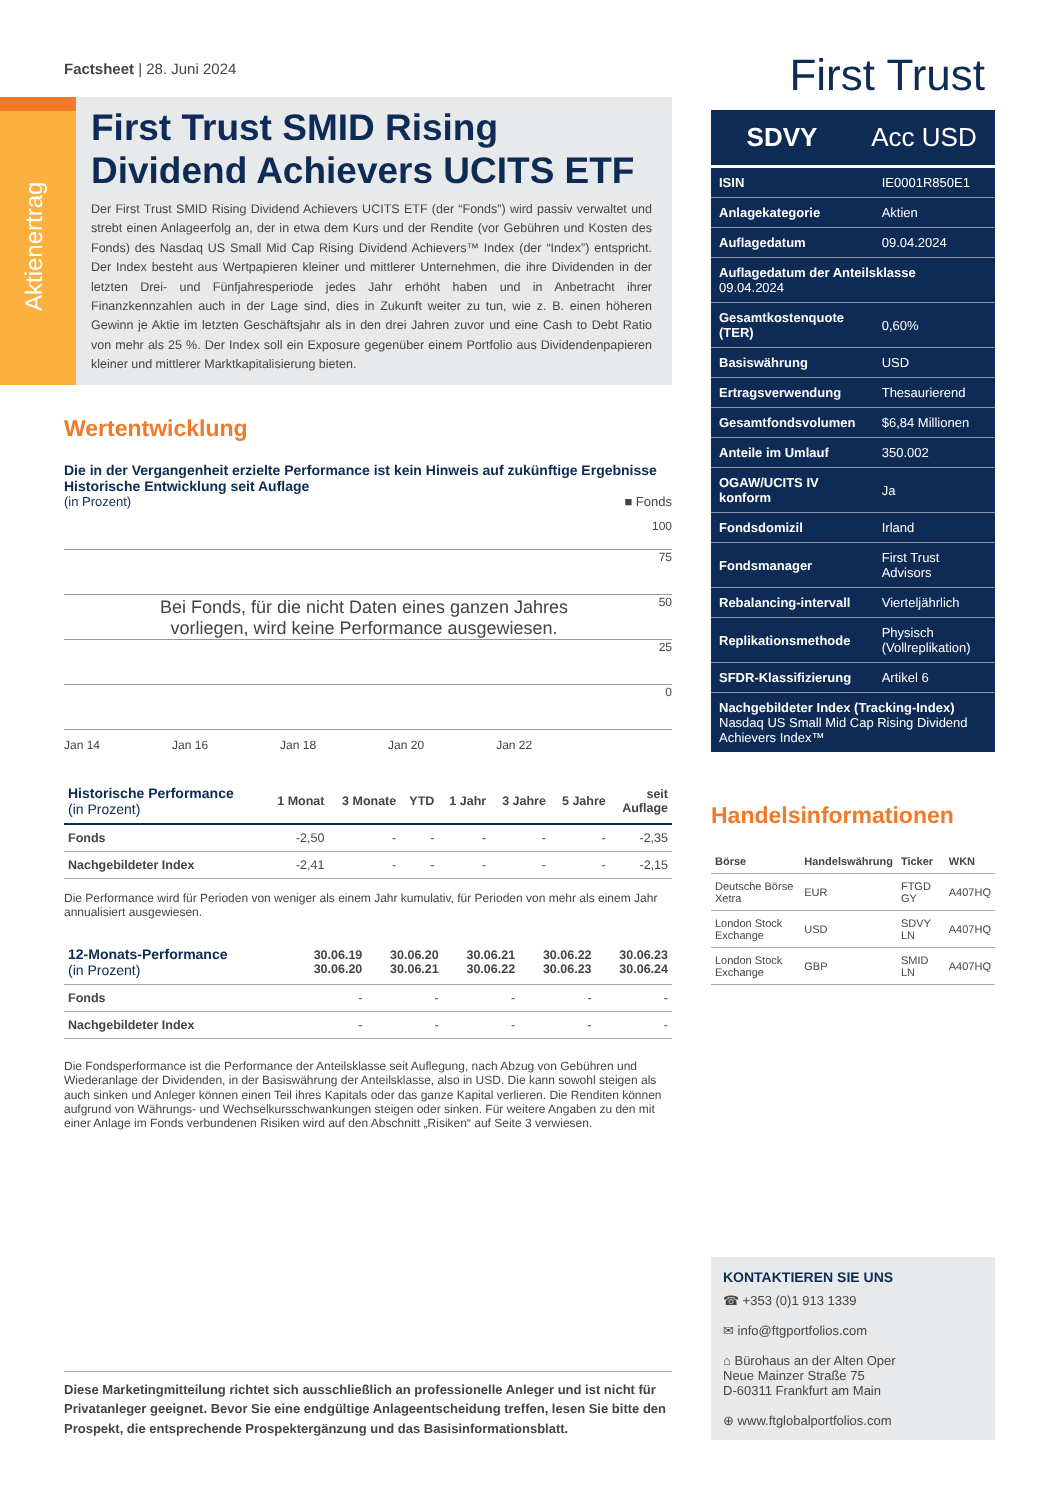Factsheet | 28. Juni 2024
Aktienertrag
First Trust SMID Rising Dividend Achievers UCITS ETF
Der First Trust SMID Rising Dividend Achievers UCITS ETF (der “Fonds”) wird passiv verwaltet und strebt einen Anlageerfolg an, der in etwa dem Kurs und der Rendite (vor Gebühren und Kosten des Fonds) des Nasdaq US Small Mid Cap Rising Dividend Achievers™ Index (der “Index”) entspricht. Der Index besteht aus Wertpapieren kleiner und mittlerer Unternehmen, die ihre Dividenden in der letzten Drei- und Fünfjahresperiode jedes Jahr erhöht haben und in Anbetracht ihrer Finanzkennzahlen auch in der Lage sind, dies in Zukunft weiter zu tun, wie z. B. einen höheren Gewinn je Aktie im letzten Geschäftsjahr als in den drei Jahren zuvor und eine Cash to Debt Ratio von mehr als 25 %. Der Index soll ein Exposure gegenüber einem Portfolio aus Dividendenpapieren kleiner und mittlerer Marktkapitalisierung bieten.
Wertentwicklung
Die in der Vergangenheit erzielte Performance ist kein Hinweis auf zukünftige Ergebnisse
Historische Entwicklung seit Auflage
(in Prozent) ■ Fonds
100
75
50
25
0
Bei Fonds, für die nicht Daten eines ganzen Jahres vorliegen, wird keine Performance ausgewiesen.
Jan 14 Jan 16 Jan 18 Jan 20 Jan 22
| Historische Performance (in Prozent) | 1 Monat | 3 Monate | YTD | 1 Jahr | 3 Jahre | 5 Jahre | seit Auflage |
| --- | --- | --- | --- | --- | --- | --- | --- |
| Fonds | -2,50 | - | - | - | - | - | -2,35 |
| Nachgebildeter Index | -2,41 | - | - | - | - | - | -2,15 |
Die Performance wird für Perioden von weniger als einem Jahr kumulativ, für Perioden von mehr als einem Jahr annualisiert ausgewiesen.
| 12-Monats-Performance (in Prozent) | 30.06.19 30.06.20 | 30.06.20 30.06.21 | 30.06.21 30.06.22 | 30.06.22 30.06.23 | 30.06.23 30.06.24 |
| --- | --- | --- | --- | --- | --- |
| Fonds | - | - | - | - | - |
| Nachgebildeter Index | - | - | - | - | - |
Die Fondsperformance ist die Performance der Anteilsklasse seit Auflegung, nach Abzug von Gebühren und Wiederanlage der Dividenden, in der Basiswährung der Anteilsklasse, also in USD. Die kann sowohl steigen als auch sinken und Anleger können einen Teil ihres Kapitals oder das ganze Kapital verlieren. Die Renditen können aufgrund von Währungs- und Wechselkursschwankungen steigen oder sinken. Für weitere Angaben zu den mit einer Anlage im Fonds verbundenen Risiken wird auf den Abschnitt „Risiken“ auf Seite 3 verwiesen.
Diese Marketingmitteilung richtet sich ausschließlich an professionelle Anleger und ist nicht für Privatanleger geeignet. Bevor Sie eine endgültige Anlageentscheidung treffen, lesen Sie bitte den Prospekt, die entsprechende Prospektergänzung und das Basisinformationsblatt.
First Trust
SDVY Acc USD
| ISIN | IE0001R850E1 |
| Anlagekategorie | Aktien |
| Auflagedatum | 09.04.2024 |
| Auflagedatum der Anteilsklasse 09.04.2024 | |
| Gesamtkostenquote (TER) | 0,60% |
| Basiswährung | USD |
| Ertragsverwendung | Thesaurierend |
| Gesamtfondsvolumen | $6,84 Millionen |
| Anteile im Umlauf | 350.002 |
| OGAW/UCITS IV konform | Ja |
| Fondsdomizil | Irland |
| Fondsmanager | First Trust Advisors |
| Rebalancing-intervall | Vierteljährlich |
| Replikationsmethode | Physisch (Vollreplikation) |
| SFDR-Klassifizierung | Artikel 6 |
| Nachgebildeter Index (Tracking-Index) Nasdaq US Small Mid Cap Rising Dividend Achievers Index™ | |
Handelsinformationen
| Börse | Handelswährung | Ticker | WKN |
| --- | --- | --- | --- |
| Deutsche Börse Xetra | EUR | FTGD GY | A407HQ |
| London Stock Exchange | USD | SDVY LN | A407HQ |
| London Stock Exchange | GBP | SMID LN | A407HQ |
KONTAKTIEREN SIE UNS
☎ +353 (0)1 913 1339
✉ info@ftgportfolios.com
⌂ Bürohaus an der Alten Oper
Neue Mainzer Straße 75
D-60311 Frankfurt am Main
⊕ www.ftglobalportfolios.com